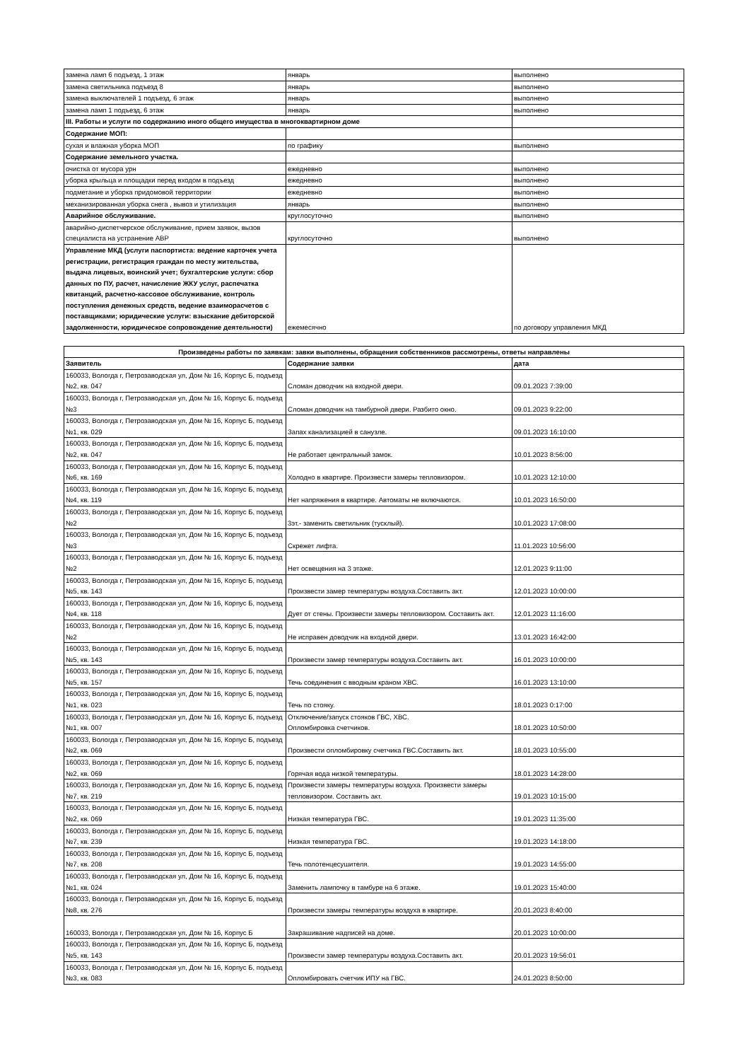| замена ламп 6 подъезд, 1 этаж | январь | выполнено |
| замена светильника подъезд 8 | январь | выполнено |
| замена выключателей 1 подъезд, 6 этаж | январь | выполнено |
| замена ламп 1 подъезд, 6 этаж | январь | выполнено |
| III. Работы и услуги по содержанию иного общего имущества в многоквартирном доме | | |
| Содержание МОП: | | |
| сухая и влажная уборка МОП | по графику | выполнено |
| Содержание земельного участка. | | |
| очистка от мусора урн | ежедневно | выполнено |
| уборка крыльца и площадки перед входом в подъезд | ежедневно | выполнено |
| подметание и уборка придомовой территории | ежедневно | выполнено |
| механизированная уборка снега , вывоз и утилизация | январь | выполнено |
| Аварийное обслуживание. | круглосуточно | выполнено |
| аварийно-диспетчерское обслуживание, прием заявок, вызов специалиста на устранение АВР | круглосуточно | выполнено |
| Управление МКД (услуги паспортиста: ведение карточек учета регистрации, регистрация граждан по месту жительства, выдача лицевых, воинский учет; бухгалтерские услуги: сбор данных по ПУ, расчет, начисление ЖКУ услуг, распечатка квитанций, расчетно-кассовое обслуживание, контроль поступления денежных средств, ведение взаиморасчетов с поставщиками; юридические услуги: взыскание дебиторской задолженности, юридическое сопровождение деятельности) | ежемесячно | по договору управления МКД |
| Произведены работы по заявкам: завки выполнены, обращения собственников рассмотрены, ответы направлены | | |
| --- | --- | --- |
| Заявитель | Содержание заявки | дата |
| 160033, Вологда г, Петрозаводская ул, Дом № 16, Корпус Б, подъезд №2, кв. 047 | Сломан доводчик на входной двери. | 09.01.2023 7:39:00 |
| 160033, Вологда г, Петрозаводская ул, Дом № 16, Корпус Б, подъезд №3 | Сломан доводчик на тамбурной двери. Разбито окно. | 09.01.2023 9:22:00 |
| 160033, Вологда г, Петрозаводская ул, Дом № 16, Корпус Б, подъезд №1, кв. 029 | Запах канализацией в санузле. | 09.01.2023 16:10:00 |
| 160033, Вологда г, Петрозаводская ул, Дом № 16, Корпус Б, подъезд №2, кв. 047 | Не работает центральный замок. | 10.01.2023 8:56:00 |
| 160033, Вологда г, Петрозаводская ул, Дом № 16, Корпус Б, подъезд №6, кв. 169 | Холодно в квартире. Произвести замеры тепловизором. | 10.01.2023 12:10:00 |
| 160033, Вологда г, Петрозаводская ул, Дом № 16, Корпус Б, подъезд №4, кв. 119 | Нет напряжения в квартире. Автоматы не включаются. | 10.01.2023 16:50:00 |
| 160033, Вологда г, Петрозаводская ул, Дом № 16, Корпус Б, подъезд №2 | 3эт.- заменить светильник (тусклый). | 10.01.2023 17:08:00 |
| 160033, Вологда г, Петрозаводская ул, Дом № 16, Корпус Б, подъезд №3 | Скрежет лифта. | 11.01.2023 10:56:00 |
| 160033, Вологда г, Петрозаводская ул, Дом № 16, Корпус Б, подъезд №2 | Нет освещения на 3 этаже. | 12.01.2023 9:11:00 |
| 160033, Вологда г, Петрозаводская ул, Дом № 16, Корпус Б, подъезд №5, кв. 143 | Произвести замер температуры воздуха.Составить акт. | 12.01.2023 10:00:00 |
| 160033, Вологда г, Петрозаводская ул, Дом № 16, Корпус Б, подъезд №4, кв. 118 | Дует от стены. Произвести замеры тепловизором. Составить акт. | 12.01.2023 11:16:00 |
| 160033, Вологда г, Петрозаводская ул, Дом № 16, Корпус Б, подъезд №2 | Не исправен доводчик на входной двери. | 13.01.2023 16:42:00 |
| 160033, Вологда г, Петрозаводская ул, Дом № 16, Корпус Б, подъезд №5, кв. 143 | Произвести замер температуры воздуха.Составить акт. | 16.01.2023 10:00:00 |
| 160033, Вологда г, Петрозаводская ул, Дом № 16, Корпус Б, подъезд №5, кв. 157 | Течь соединения с вводным краном ХВС. | 16.01.2023 13:10:00 |
| 160033, Вологда г, Петрозаводская ул, Дом № 16, Корпус Б, подъезд №1, кв. 023 | Течь по стояку. | 18.01.2023 0:17:00 |
| 160033, Вологда г, Петрозаводская ул, Дом № 16, Корпус Б, подъезд №1, кв. 007 | Отключение/запуск стояков ГВС, ХВС. Опломбировка счетчиков. | 18.01.2023 10:50:00 |
| 160033, Вологда г, Петрозаводская ул, Дом № 16, Корпус Б, подъезд №2, кв. 069 | Произвести опломбировку счетчика ГВС.Составить акт. | 18.01.2023 10:55:00 |
| 160033, Вологда г, Петрозаводская ул, Дом № 16, Корпус Б, подъезд №2, кв. 069 | Горячая вода низкой температуры. | 18.01.2023 14:28:00 |
| 160033, Вологда г, Петрозаводская ул, Дом № 16, Корпус Б, подъезд №7, кв. 219 | Произвести замеры температуры воздуха. Произвести замеры тепловизором. Составить акт. | 19.01.2023 10:15:00 |
| 160033, Вологда г, Петрозаводская ул, Дом № 16, Корпус Б, подъезд №2, кв. 069 | Низкая температура ГВС. | 19.01.2023 11:35:00 |
| 160033, Вологда г, Петрозаводская ул, Дом № 16, Корпус Б, подъезд №7, кв. 239 | Низкая температура ГВС. | 19.01.2023 14:18:00 |
| 160033, Вологда г, Петрозаводская ул, Дом № 16, Корпус Б, подъезд №7, кв. 208 | Течь полотенцесушителя. | 19.01.2023 14:55:00 |
| 160033, Вологда г, Петрозаводская ул, Дом № 16, Корпус Б, подъезд №1, кв. 024 | Заменить лампочку в тамбуре на 6 этаже. | 19.01.2023 15:40:00 |
| 160033, Вологда г, Петрозаводская ул, Дом № 16, Корпус Б, подъезд №8, кв. 276 | Произвести замеры температуры воздуха в квартире. | 20.01.2023 8:40:00 |
| 160033, Вологда г, Петрозаводская ул, Дом № 16, Корпус Б | Закрашивание надписей на доме. | 20.01.2023 10:00:00 |
| 160033, Вологда г, Петрозаводская ул, Дом № 16, Корпус Б, подъезд №5, кв. 143 | Произвести замер температуры воздуха.Составить акт. | 20.01.2023 19:56:01 |
| 160033, Вологда г, Петрозаводская ул, Дом № 16, Корпус Б, подъезд №3, кв. 083 | Опломбировать счетчик ИПУ на ГВС. | 24.01.2023 8:50:00 |